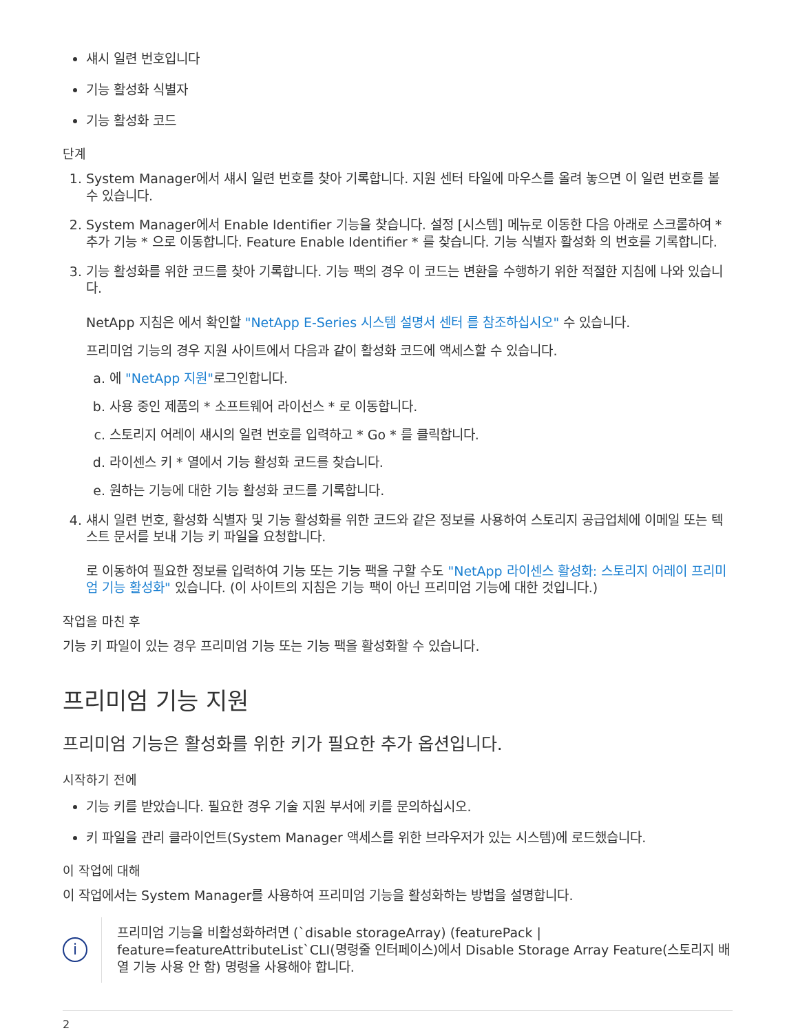섀시 일련 번호입니다
기능 활성화 식별자
기능 활성화 코드
단계
1. System Manager에서 섀시 일련 번호를 찾아 기록합니다. 지원 센터 타일에 마우스를 올려 놓으면 이 일련 번호를 볼 수 있습니다.
2. System Manager에서 Enable Identifier 기능을 찾습니다. 설정 [시스템] 메뉴로 이동한 다음 아래로 스크롤하여 * 추가 기능 * 으로 이동합니다. Feature Enable Identifier * 를 찾습니다. 기능 식별자 활성화 의 번호를 기록합니다.
3. 기능 활성화를 위한 코드를 찾아 기록합니다. 기능 팩의 경우 이 코드는 변환을 수행하기 위한 적절한 지침에 나와 있습니다.
NetApp 지침은 에서 확인할 "NetApp E-Series 시스템 설명서 센터 를 참조하십시오" 수 있습니다.
프리미엄 기능의 경우 지원 사이트에서 다음과 같이 활성화 코드에 액세스할 수 있습니다.
a. 에 "NetApp 지원"로그인합니다.
b. 사용 중인 제품의 * 소프트웨어 라이선스 * 로 이동합니다.
c. 스토리지 어레이 섀시의 일련 번호를 입력하고 * Go * 를 클릭합니다.
d. 라이센스 키 * 열에서 기능 활성화 코드를 찾습니다.
e. 원하는 기능에 대한 기능 활성화 코드를 기록합니다.
4. 섀시 일련 번호, 활성화 식별자 및 기능 활성화를 위한 코드와 같은 정보를 사용하여 스토리지 공급업체에 이메일 또는 텍스트 문서를 보내 기능 키 파일을 요청합니다.
로 이동하여 필요한 정보를 입력하여 기능 또는 기능 팩을 구할 수도 "NetApp 라이센스 활성화: 스토리지 어레이 프리미엄 기능 활성화" 있습니다. (이 사이트의 지침은 기능 팩이 아닌 프리미엄 기능에 대한 것입니다.)
작업을 마친 후
기능 키 파일이 있는 경우 프리미엄 기능 또는 기능 팩을 활성화할 수 있습니다.
프리미엄 기능 지원
프리미엄 기능은 활성화를 위한 키가 필요한 추가 옵션입니다.
시작하기 전에
기능 키를 받았습니다. 필요한 경우 기술 지원 부서에 키를 문의하십시오.
키 파일을 관리 클라이언트(System Manager 액세스를 위한 브라우저가 있는 시스템)에 로드했습니다.
이 작업에 대해
이 작업에서는 System Manager를 사용하여 프리미엄 기능을 활성화하는 방법을 설명합니다.
i
프리미엄 기능을 비활성화하려면 (`disable storageArray) (featurePack | feature=featureAttributeList`CLI(명령줄 인터페이스)에서 Disable Storage Array Feature(스토리지 배열 기능 사용 안 함) 명령을 사용해야 합니다.
2